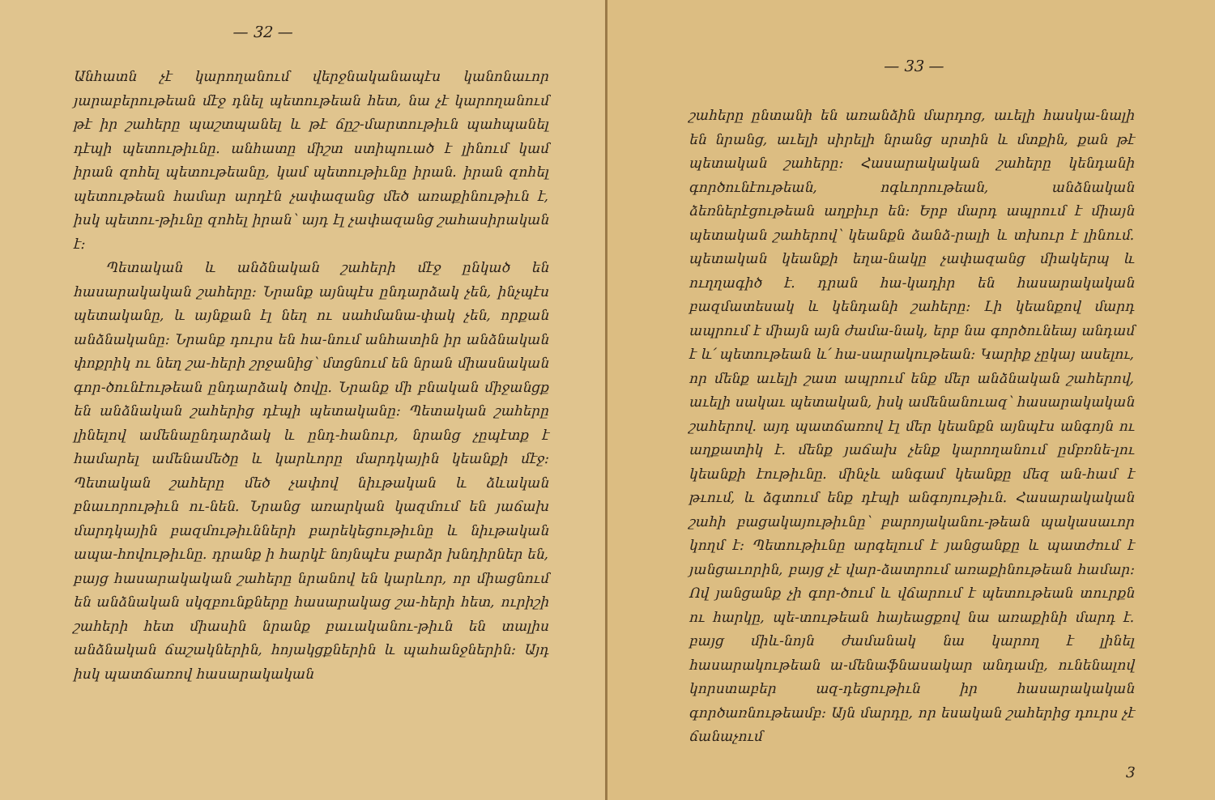— 32 —
Անհատն չէ կարողանում վերջնականապէս կանոնաւոր յարաբերութեան մէջ դնել պետութեան հետ, նա չէ կարողանում թէ իր շահերը պաշտպանել և թէ ճըշ-մարտութիւն պահպանել դէպի պետութիւնը. անհատը միշտ ստիպուած է լինում կամ իրան զոհել պետութեանը, կամ պետութիւնը իրան. իրան զոհել պետութեան համար արդէն չափազանց մեծ առաքինութիւն է, իսկ պետու-թիւնը զոհել իրան՝ այդ էլ չափազանց շահասիրական է։
Պետական և անձնական շահերի մէջ ընկած են հասարակական շահերը։ Նրանք այնպէս ընդարձակ չեն, ինչպէս պետականը, և այնքան էլ նեղ ու սահմանա-փակ չեն, որքան անձնականը։ Նրանք դուրս են հա-նում անհատին իր անձնական փոքրիկ ու նեղ շա-հերի շրջանից՝ մտցնում են նրան միասնական գոր-ծունէութեան ընդարձակ ծովը. Նրանք մի բնական միջանցք են անձնական շահերից դէպի պետականը։ Պետական շահերը լինելով ամենաընդարձակ և ընդ-հանուր, նրանց չըպէտք է համարել ամենամեծը և կարևորը մարդկային կեանքի մէջ։ Պետական շահերը մեծ չափով նիւթական և ձևական բնաւորութիւն ու-նեն. Նրանց առարկան կազմում են յաճախ մարդկային բազմութիւնների բարեկեցութիւնը և նիւթական ապա-հովութիւնը. դրանք ի հարկէ նոյնպէս բարձր խնդիրներ են, բայց հասարակական շահերը նրանով են կարևոր, որ միացնում են անձնական սկզբունքները հասարակաց շա-հերի հետ, ուրիշի շահերի հետ միասին նրանք բաւականու-թիւն են տալիս անձնական ճաշակներին, հոյակցքներին և պահանջներին։ Այդ իսկ պատճառով հասարակական
— 33 —
շահերը ընտանի են առանձին մարդոց, աւելի հասկա-նալի են նրանց, աւելի սիրելի նրանց սրտին և մտքին, քան թէ պետական շահերը։ Հասարակական շահերը կենդանի գործունէութեան, ոգևորութեան, անձնական ձեռներէցութեան աղբիւր են։ Երբ մարդ ապրում է միայն պետական շահերով՝ կեանքն ձանձ-րալի և տխուր է լինում. պետական կեանքի եղա-նակը չափազանց միակերպ և ուղղագիծ է. դրան հա-կադիր են հասարակական բազմատեսակ և կենդանի շահերը։ Լի կեանքով մարդ ապրում է միայն այն ժամա-նակ, երբ նա գործունեայ անդամ է և՛ պետութեան և՛ հա-սարակութեան։ Կարիք չըկայ ասելու, որ մենք աւելի շատ ապրում ենք մեր անձնական շահերով, աւելի սակաւ պետական, իսկ ամենանուազ՝ հասարակական շահերով. այդ պատճառով էլ մեր կեանքն այնպէս անգոյն ու աղքատիկ է. մենք յաճախ չենք կարողանում ըմբռնե-լու կեանքի էութիւնը. մինչև անգամ կեանքը մեզ ան-համ է թւում, և ձգտում ենք դէպի անգոյութիւն. Հասարակական շահի բացակայութիւնը՝ բարոյականու-թեան պակասաւոր կողմ է։ Պետութիւնը արգելում է յանցանքը և պատժում է յանցաւորին, բայց չէ վար-ձատրում առաքինութեան համար։ Ով յանցանք չի գոր-ծում և վճարում է պետութեան տուրքն ու հարկը, պե-տութեան հայեացքով նա առաքինի մարդ է. բայց միև-նոյն ժամանակ նա կարող է լինել հասարակութեան ա-մենաֆնասակար անդամը, ունենալով կորստաբեր ազ-դեցութիւն իր հասարակական գործառնութեամբ։ Այն մարդը, որ եսական շահերից դուրս չէ ճանաչում
3